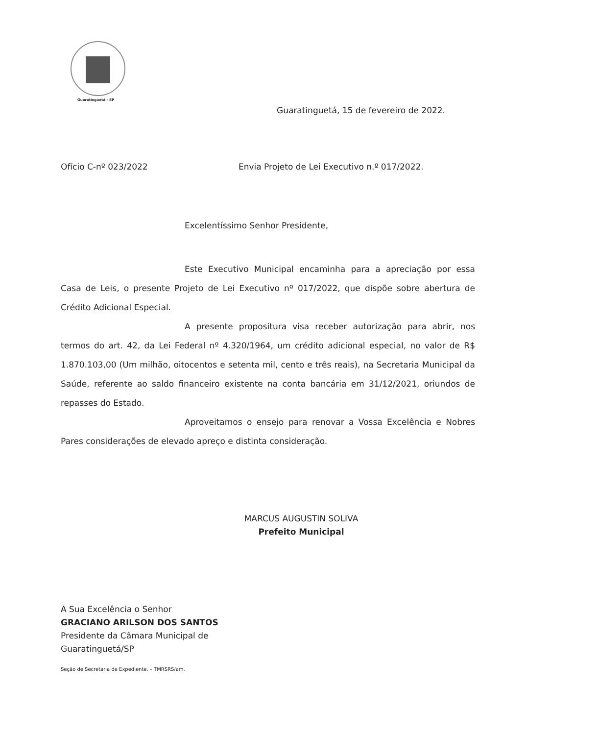Guaratinguetá - SP
Guaratinguetá, 15 de fevereiro de 2022.
Ofício C-nº 023/2022 Envia Projeto de Lei Executivo n.º 017/2022.
Excelentíssimo Senhor Presidente,
Este Executivo Municipal encaminha para a apreciação por essa Casa de Leis, o presente Projeto de Lei Executivo nº 017/2022, que dispõe sobre abertura de Crédito Adicional Especial.
A presente propositura visa receber autorização para abrir, nos termos do art. 42, da Lei Federal nº 4.320/1964, um crédito adicional especial, no valor de R$ 1.870.103,00 (Um milhão, oitocentos e setenta mil, cento e três reais), na Secretaria Municipal da Saúde, referente ao saldo financeiro existente na conta bancária em 31/12/2021, oriundos de repasses do Estado.
Aproveitamos o ensejo para renovar a Vossa Excelência e Nobres Pares considerações de elevado apreço e distinta consideração.
MARCUS AUGUSTIN SOLIVA
Prefeito Municipal
A Sua Excelência o Senhor
GRACIANO ARILSON DOS SANTOS
Presidente da Câmara Municipal de
Guaratinguetá/SP
Seção de Secretaria de Expediente. – TMRSRS/am.